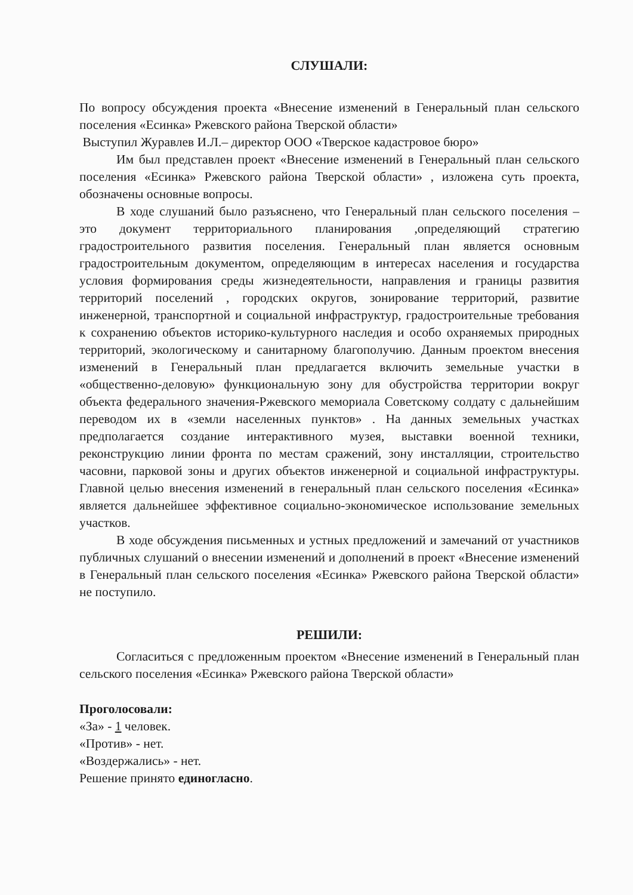СЛУШАЛИ:
По вопросу обсуждения проекта «Внесение изменений в Генеральный план сельского поселения «Есинка» Ржевского района Тверской области»
Выступил Журавлев И.Л.– директор ООО «Тверское кадастровое бюро»
Им был представлен проект «Внесение изменений в Генеральный план сельского поселения «Есинка» Ржевского района Тверской области» , изложена суть проекта, обозначены основные вопросы.
В ходе слушаний было разъяснено, что Генеральный план сельского поселения – это документ территориального планирования ,определяющий стратегию градостроительного развития поселения. Генеральный план является основным градостроительным документом, определяющим в интересах населения и государства условия формирования среды жизнедеятельности, направления и границы развития территорий поселений , городских округов, зонирование территорий, развитие инженерной, транспортной и социальной инфраструктур, градостроительные требования к сохранению объектов историко-культурного наследия и особо охраняемых природных территорий, экологическому и санитарному благополучию. Данным проектом внесения изменений в Генеральный план предлагается включить земельные участки в «общественно-деловую» функциональную зону для обустройства территории вокруг объекта федерального значения-Ржевского мемориала Советскому солдату с дальнейшим переводом их в «земли населенных пунктов» . На данных земельных участках предполагается создание интерактивного музея, выставки военной техники, реконструкцию линии фронта по местам сражений, зону инсталляции, строительство часовни, парковой зоны и других объектов инженерной и социальной инфраструктуры. Главной целью внесения изменений в генеральный план сельского поселения «Есинка» является дальнейшее эффективное социально-экономическое использование земельных участков.
В ходе обсуждения письменных и устных предложений и замечаний от участников публичных слушаний о внесении изменений и дополнений в проект «Внесение изменений в Генеральный план сельского поселения «Есинка» Ржевского района Тверской области» не поступило.
РЕШИЛИ:
Согласиться с предложенным проектом «Внесение изменений в Генеральный план сельского поселения «Есинка» Ржевского района Тверской области»
Проголосовали:
«За» - 1 человек.
«Против» - нет.
«Воздержались» - нет.
Решение принято единогласно.